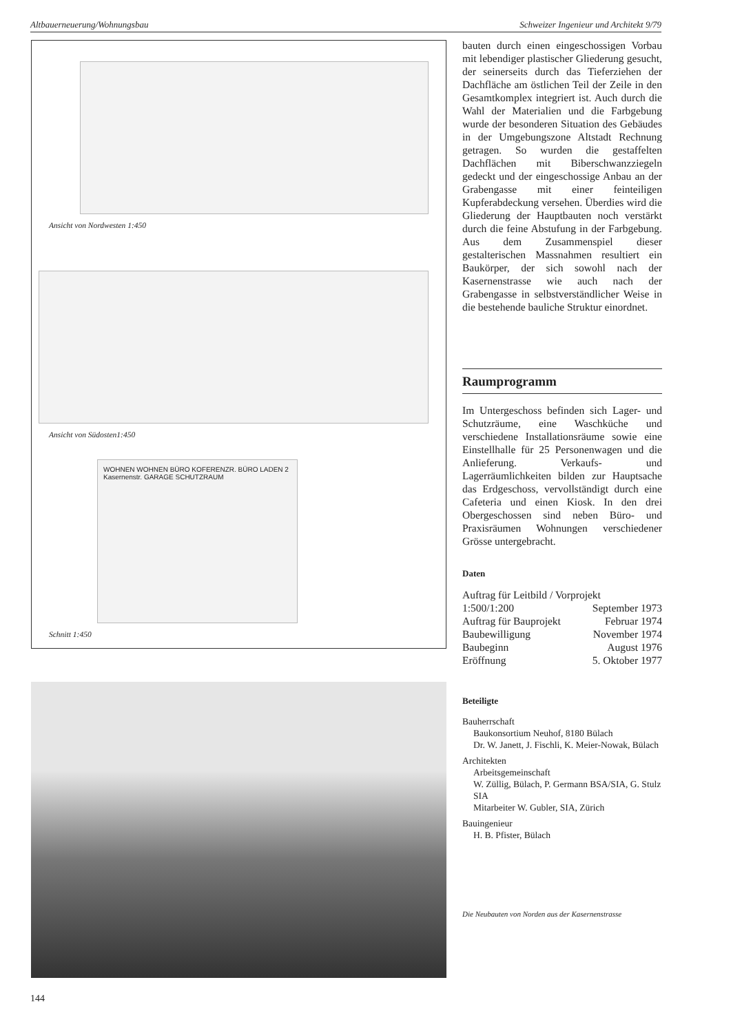Altbauerneuerung/Wohnungsbau Schweizer Ingenieur und Architekt 9/79
Ansicht von Nordwesten 1:450
Ansicht von Südosten1:450
WOHNEN WOHNEN BÜRO KOFERENZR. BÜRO LADEN 2 Kasernenstr. GARAGE SCHUTZRAUM
Schnitt 1:450
bauten durch einen eingeschossigen Vorbau mit lebendiger plastischer Gliederung gesucht, der seinerseits durch das Tieferziehen der Dachfläche am östlichen Teil der Zeile in den Gesamtkomplex integriert ist. Auch durch die Wahl der Materialien und die Farbgebung wurde der besonderen Situation des Gebäudes in der Umgebungszone Altstadt Rechnung getragen. So wurden die gestaffelten Dachflächen mit Biberschwanzziegeln gedeckt und der eingeschossige Anbau an der Grabengasse mit einer feinteiligen Kupferabdeckung versehen. Überdies wird die Gliederung der Hauptbauten noch verstärkt durch die feine Abstufung in der Farbgebung. Aus dem Zusammenspiel dieser gestalterischen Massnahmen resultiert ein Baukörper, der sich sowohl nach der Kasernenstrasse wie auch nach der Grabengasse in selbstverständlicher Weise in die bestehende bauliche Struktur einordnet.
Raumprogramm
Im Untergeschoss befinden sich Lager- und Schutzräume, eine Waschküche und verschiedene Installationsräume sowie eine Einstellhalle für 25 Personenwagen und die Anlieferung. Verkaufs- und Lagerräumlichkeiten bilden zur Hauptsache das Erdgeschoss, vervollständigt durch eine Cafeteria und einen Kiosk. In den drei Obergeschossen sind neben Büro- und Praxisräumen Wohnungen verschiedener Grösse untergebracht.
Daten
Auftrag für Leitbild / Vorprojekt
1:500/1:200 September 1973
Auftrag für Bauprojekt Februar 1974
Baubewilligung November 1974
Baubeginn August 1976
Eröffnung 5. Oktober 1977
Beteiligte
Bauherrschaft
Baukonsortium Neuhof, 8180 Bülach
Dr. W. Janett, J. Fischli, K. Meier-Nowak, Bülach
Architekten
Arbeitsgemeinschaft
W. Züllig, Bülach, P. Germann BSA/SIA, G. Stulz SIA
Mitarbeiter W. Gubler, SIA, Zürich
Bauingenieur
H. B. Pfister, Bülach
Die Neubauten von Norden aus der Kasernenstrasse
144